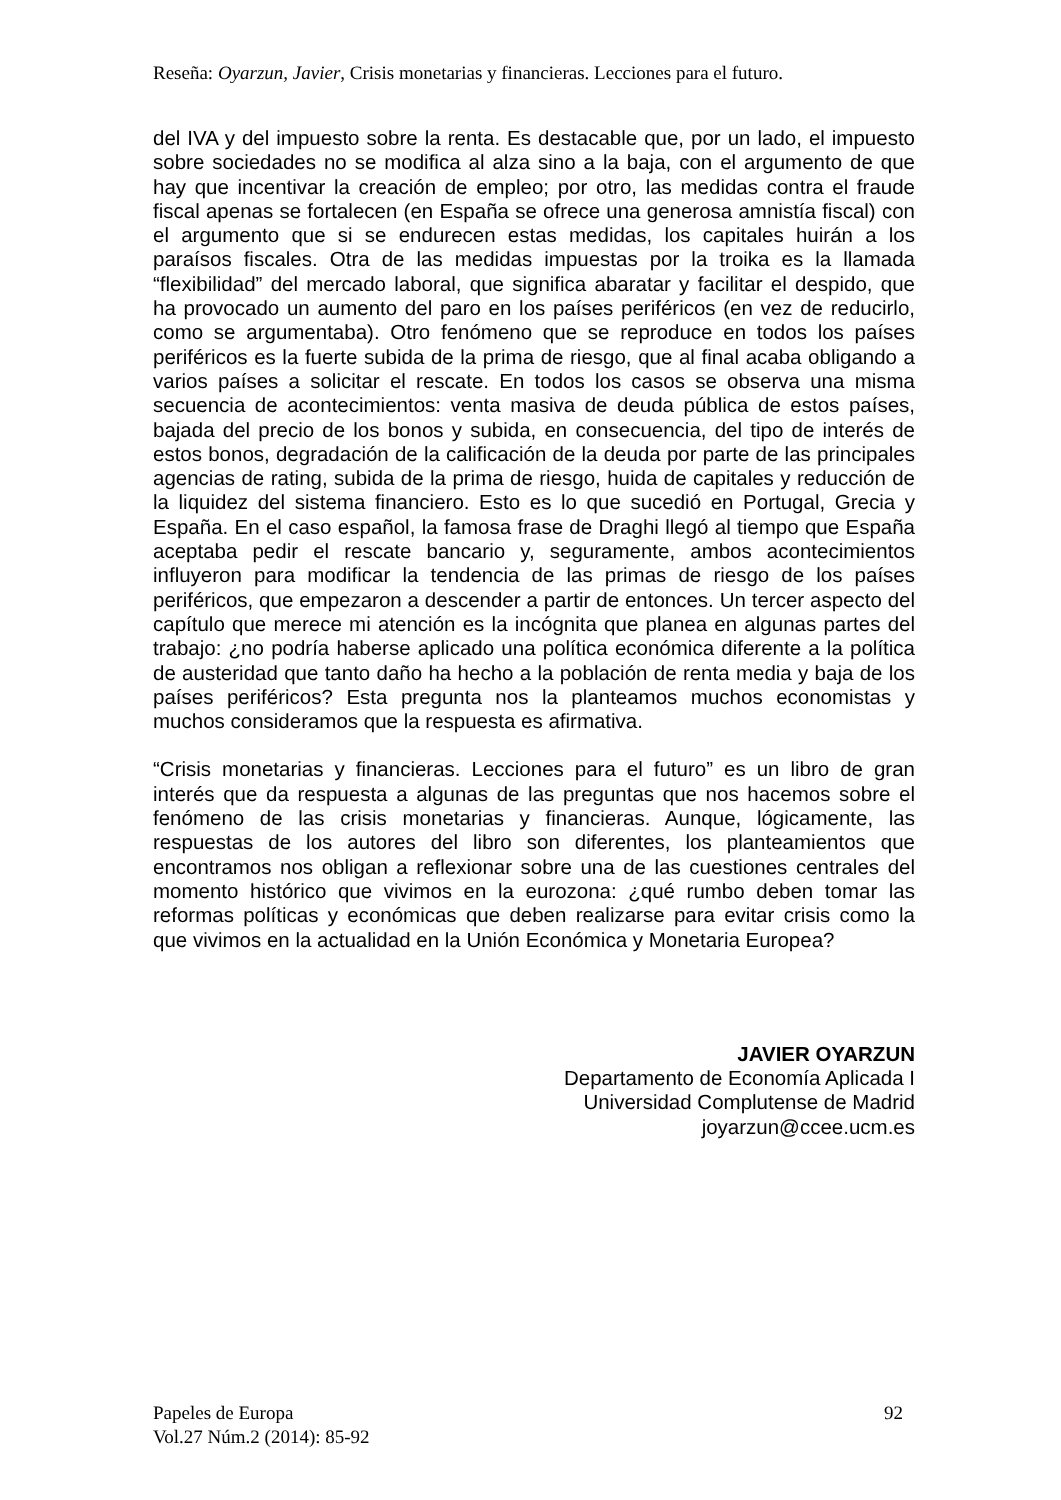Reseña: Oyarzun, Javier, Crisis monetarias y financieras. Lecciones para el futuro.
del IVA y del impuesto sobre la renta. Es destacable que, por un lado, el impuesto sobre sociedades no se modifica al alza sino a la baja, con el argumento de que hay que incentivar la creación de empleo; por otro, las medidas contra el fraude fiscal apenas se fortalecen (en España se ofrece una generosa amnistía fiscal) con el argumento que si se endurecen estas medidas, los capitales huirán a los paraísos fiscales. Otra de las medidas impuestas por la troika es la llamada “flexibilidad” del mercado laboral, que significa abaratar y facilitar el despido, que ha provocado un aumento del paro en los países periféricos (en vez de reducirlo, como se argumentaba). Otro fenómeno que se reproduce en todos los países periféricos es la fuerte subida de la prima de riesgo, que al final acaba obligando a varios países a solicitar el rescate. En todos los casos se observa una misma secuencia de acontecimientos: venta masiva de deuda pública de estos países, bajada del precio de los bonos y subida, en consecuencia, del tipo de interés de estos bonos, degradación de la calificación de la deuda por parte de las principales agencias de rating, subida de la prima de riesgo, huida de capitales y reducción de la liquidez del sistema financiero. Esto es lo que sucedió en Portugal, Grecia y España. En el caso español, la famosa frase de Draghi llegó al tiempo que España aceptaba pedir el rescate bancario y, seguramente, ambos acontecimientos influyeron para modificar la tendencia de las primas de riesgo de los países periféricos, que empezaron a descender a partir de entonces. Un tercer aspecto del capítulo que merece mi atención es la incógnita que planea en algunas partes del trabajo: ¿no podría haberse aplicado una política económica diferente a la política de austeridad que tanto daño ha hecho a la población de renta media y baja de los países periféricos? Esta pregunta nos la planteamos muchos economistas y muchos consideramos que la respuesta es afirmativa.
“Crisis monetarias y financieras. Lecciones para el futuro” es un libro de gran interés que da respuesta a algunas de las preguntas que nos hacemos sobre el fenómeno de las crisis monetarias y financieras. Aunque, lógicamente, las respuestas de los autores del libro son diferentes, los planteamientos que encontramos nos obligan a reflexionar sobre una de las cuestiones centrales del momento histórico que vivimos en la eurozona: ¿qué rumbo deben tomar las reformas políticas y económicas que deben realizarse para evitar crisis como la que vivimos en la actualidad en la Unión Económica y Monetaria Europea?
JAVIER OYARZUN
Departamento de Economía Aplicada I
Universidad Complutense de Madrid
joyarzun@ccee.ucm.es
Papeles de Europa
Vol.27 Núm.2 (2014): 85-92
92